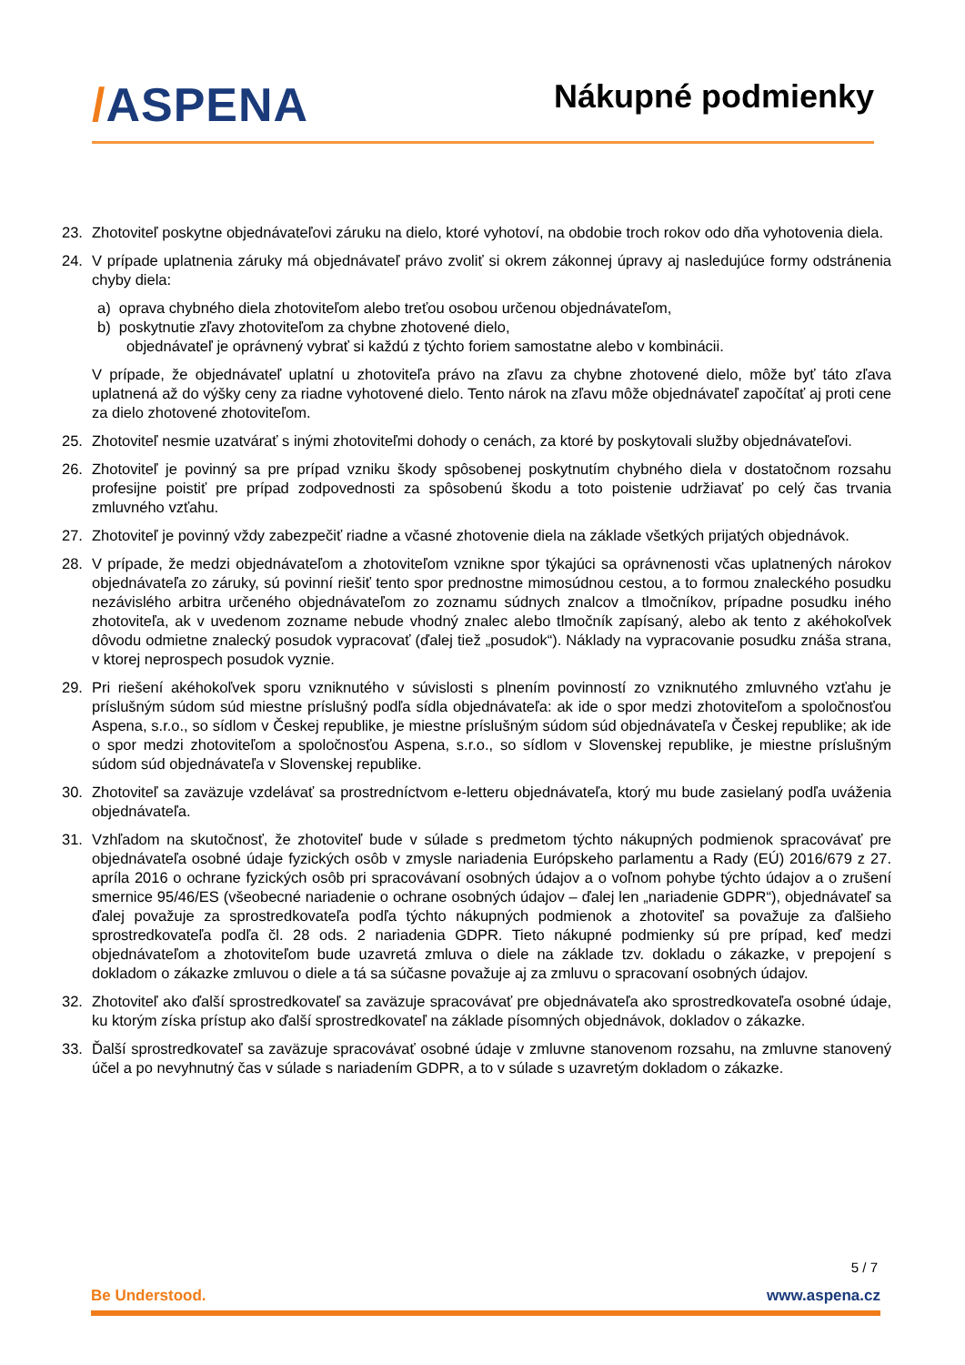/ASPENA
Nákupné podmienky
23. Zhotoviteľ poskytne objednávateľovi záruku na dielo, ktoré vyhotoví, na obdobie troch rokov odo dňa vyhotovenia diela.
24. V prípade uplatnenia záruky má objednávateľ právo zvoliť si okrem zákonnej úpravy aj nasledujúce formy odstránenia chyby diela:
a) oprava chybného diela zhotoviteľom alebo treťou osobou určenou objednávateľom,
b) poskytnutie zľavy zhotoviteľom za chybne zhotovené dielo,
objednávateľ je oprávnený vybrať si každú z týchto foriem samostatne alebo v kombinácii.
V prípade, že objednávateľ uplatní u zhotoviteľa právo na zľavu za chybne zhotovené dielo, môže byť táto zľava uplatnená až do výšky ceny za riadne vyhotovené dielo. Tento nárok na zľavu môže objednávateľ započítať aj proti cene za dielo zhotovené zhotoviteľom.
25. Zhotoviteľ nesmie uzatvárať s inými zhotoviteľmi dohody o cenách, za ktoré by poskytovali služby objednávateľovi.
26. Zhotoviteľ je povinný sa pre prípad vzniku škody spôsobenej poskytnutím chybného diela v dostatočnom rozsahu profesijne poistiť pre prípad zodpovednosti za spôsobenú škodu a toto poistenie udržiavať po celý čas trvania zmluvného vzťahu.
27. Zhotoviteľ je povinný vždy zabezpečiť riadne a včasné zhotovenie diela na základe všetkých prijatých objednávok.
28. V prípade, že medzi objednávateľom a zhotoviteľom vznikne spor týkajúci sa oprávnenosti včas uplatnených nárokov objednávateľa zo záruky, sú povinní riešiť tento spor prednostne mimosúdnou cestou, a to formou znaleckého posudku nezávislého arbitra určeného objednávateľom zo zoznamu súdnych znalcov a tlmočníkov, prípadne posudku iného zhotoviteľa, ak v uvedenom zozname nebude vhodný znalec alebo tlmočník zapísaný, alebo ak tento z akéhokoľvek dôvodu odmietne znalecký posudok vypracovať (ďalej tiež „posudok“). Náklady na vypracovanie posudku znáša strana, v ktorej neprospech posudok vyznie.
29. Pri riešení akéhokoľvek sporu vzniknutého v súvislosti s plnením povinností zo vzniknutého zmluvného vzťahu je príslušným súdom súd miestne príslušný podľa sídla objednávateľa: ak ide o spor medzi zhotoviteľom a spoločnosťou Aspena, s.r.o., so sídlom v Českej republike, je miestne príslušným súdom súd objednávateľa v Českej republike; ak ide o spor medzi zhotoviteľom a spoločnosťou Aspena, s.r.o., so sídlom v Slovenskej republike, je miestne príslušným súdom súd objednávateľa v Slovenskej republike.
30. Zhotoviteľ sa zaväzuje vzdelávať sa prostredníctvom e-letteru objednávateľa, ktorý mu bude zasielaný podľa uváženia objednávateľa.
31. Vzhľadom na skutočnosť, že zhotoviteľ bude v súlade s predmetom týchto nákupných podmienok spracovávať pre objednávateľa osobné údaje fyzických osôb v zmysle nariadenia Európskeho parlamentu a Rady (EÚ) 2016/679 z 27. apríla 2016 o ochrane fyzických osôb pri spracovávaní osobných údajov a o voľnom pohybe týchto údajov a o zrušení smernice 95/46/ES (všeobecné nariadenie o ochrane osobných údajov – ďalej len „nariadenie GDPR“), objednávateľ sa ďalej považuje za sprostredkovateľa podľa týchto nákupných podmienok a zhotoviteľ sa považuje za ďalšieho sprostredkovateľa podľa čl. 28 ods. 2 nariadenia GDPR. Tieto nákupné podmienky sú pre prípad, keď medzi objednávateľom a zhotoviteľom bude uzavretá zmluva o diele na základe tzv. dokladu o zákazke, v prepojení s dokladom o zákazke zmluvou o diele a tá sa súčasne považuje aj za zmluvu o spracovaní osobných údajov.
32. Zhotoviteľ ako ďalší sprostredkovateľ sa zaväzuje spracovávať pre objednávateľa ako sprostredkovateľa osobné údaje, ku ktorým získa prístup ako ďalší sprostredkovateľ na základe písomných objednávok, dokladov o zákazke.
33. Ďalší sprostredkovateľ sa zaväzuje spracovávať osobné údaje v zmluvne stanovenom rozsahu, na zmluvne stanovený účel a po nevyhnutný čas v súlade s nariadením GDPR, a to v súlade s uzavretým dokladom o zákazke.
5 / 7
Be Understood. www.aspena.cz